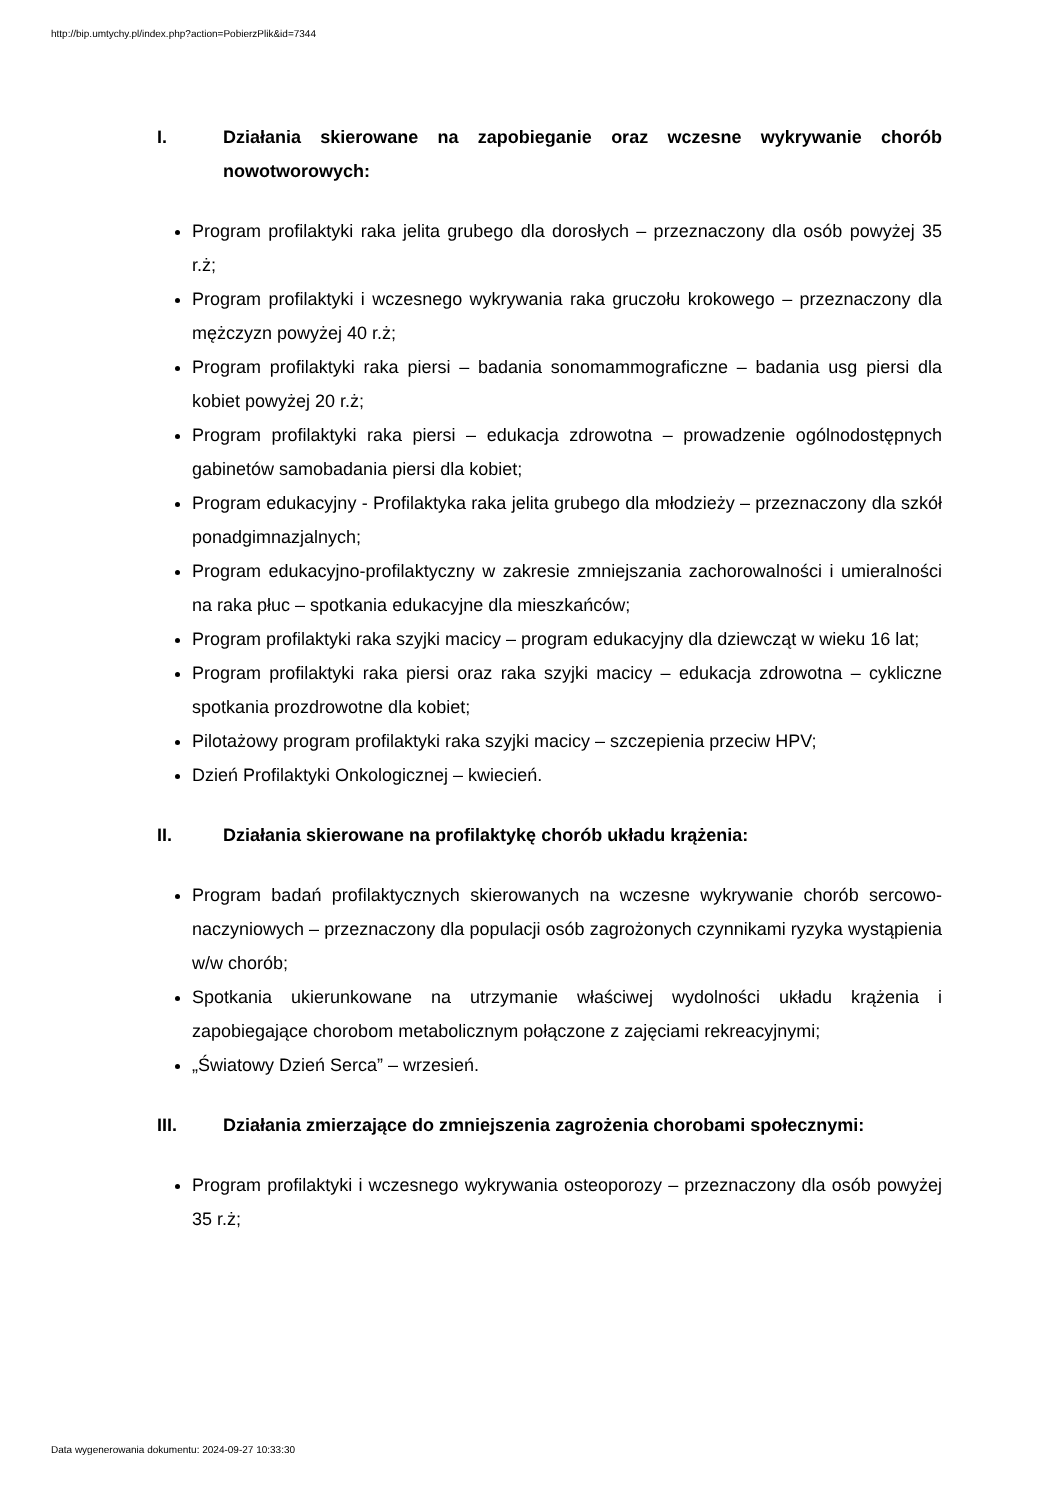http://bip.umtychy.pl/index.php?action=PobierzPlik&id=7344
I. Działania skierowane na zapobieganie oraz wczesne wykrywanie chorób nowotworowych:
Program profilaktyki raka jelita grubego dla dorosłych – przeznaczony dla osób powyżej 35 r.ż;
Program profilaktyki i wczesnego wykrywania raka gruczołu krokowego – przeznaczony dla mężczyzn powyżej 40 r.ż;
Program profilaktyki raka piersi – badania sonomammograficzne – badania usg piersi dla kobiet powyżej 20 r.ż;
Program profilaktyki raka piersi – edukacja zdrowotna – prowadzenie ogólnodostępnych gabinetów samobadania piersi dla kobiet;
Program edukacyjny - Profilaktyka raka jelita grubego dla młodzieży – przeznaczony dla szkół ponadgimnazjalnych;
Program edukacyjno-profilaktyczny w zakresie zmniejszania zachorowalności i umieralności na raka płuc – spotkania edukacyjne dla mieszkańców;
Program profilaktyki raka szyjki macicy – program edukacyjny dla dziewcząt w wieku 16 lat;
Program profilaktyki raka piersi oraz raka szyjki macicy – edukacja zdrowotna – cykliczne spotkania prozdrowotne dla kobiet;
Pilotażowy program profilaktyki raka szyjki macicy – szczepienia przeciw HPV;
Dzień Profilaktyki Onkologicznej – kwiecień.
II. Działania skierowane na profilaktykę chorób układu krążenia:
Program badań profilaktycznych skierowanych na wczesne wykrywanie chorób sercowo-naczyniowych – przeznaczony dla populacji osób zagrożonych czynnikami ryzyka wystąpienia w/w chorób;
Spotkania ukierunkowane na utrzymanie właściwej wydolności układu krążenia i zapobiegające chorobom metabolicznym połączone z zajęciami rekreacyjnymi;
„Światowy Dzień Serca” – wrzesień.
III. Działania zmierzające do zmniejszenia zagrożenia chorobami społecznymi:
Program profilaktyki i wczesnego wykrywania osteoporozy – przeznaczony dla osób powyżej 35 r.ż;
Data wygenerowania dokumentu: 2024-09-27 10:33:30